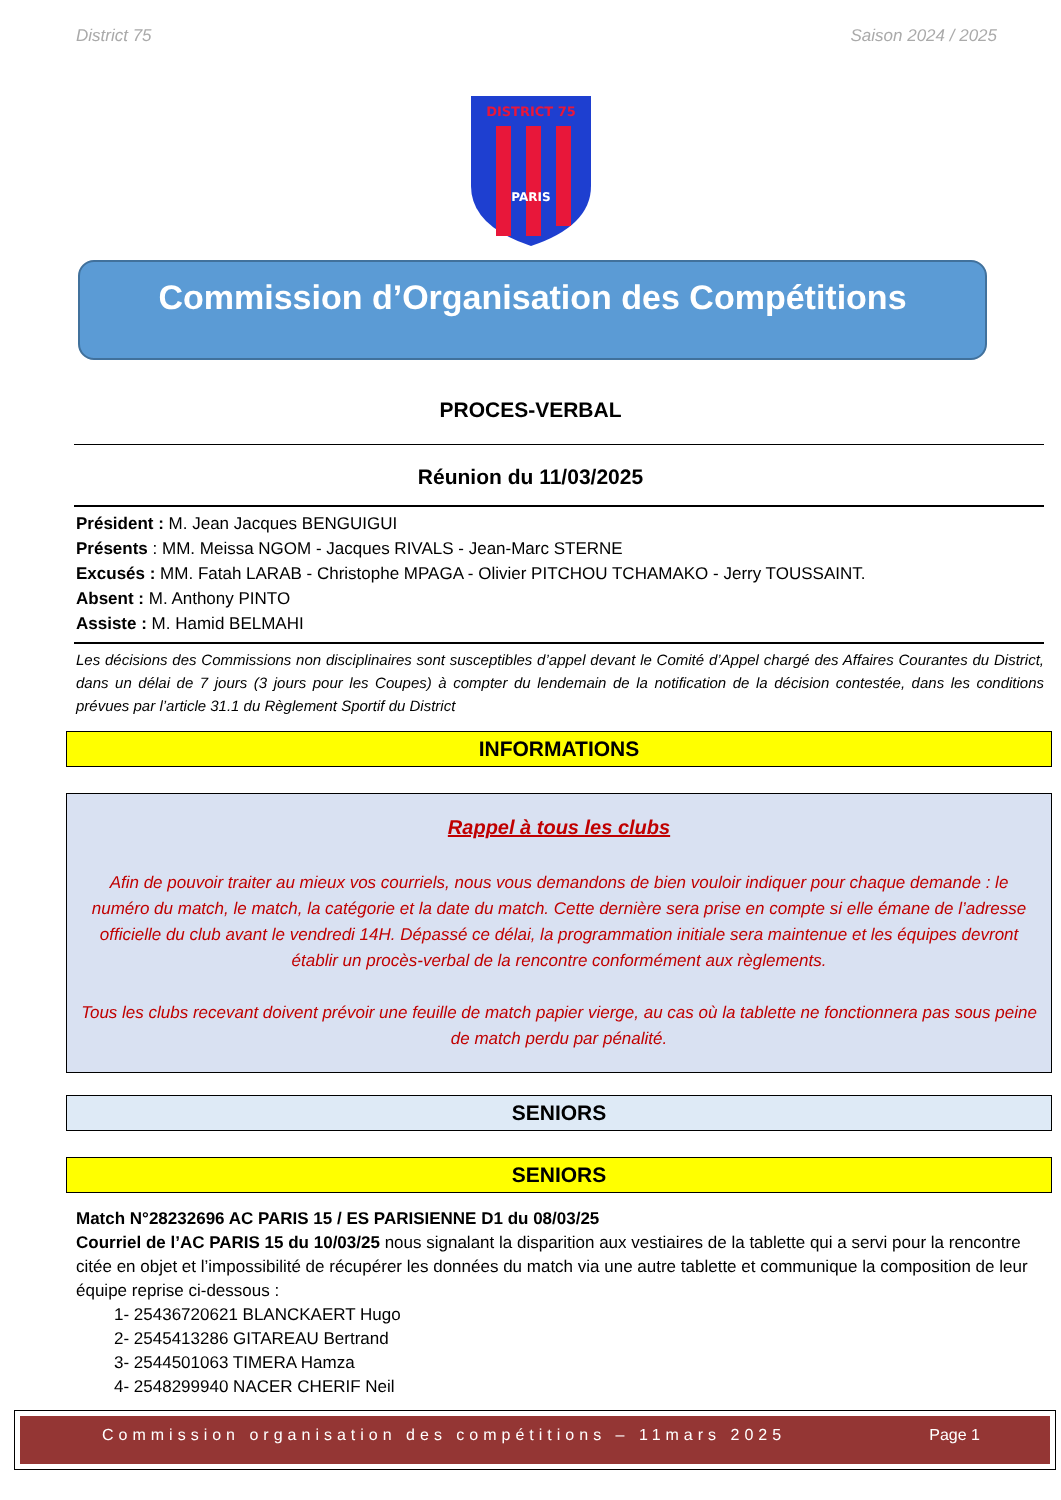District 75 Saison 2024 / 2025
DISTRICT 75
PARIS
Commission d’Organisation des Compétitions
PROCES-VERBAL
Réunion du 11/03/2025
Président : M. Jean Jacques BENGUIGUI
Présents : MM. Meissa NGOM - Jacques RIVALS - Jean-Marc STERNE
Excusés : MM. Fatah LARAB - Christophe MPAGA - Olivier PITCHOU TCHAMAKO - Jerry TOUSSAINT.
Absent : M. Anthony PINTO
Assiste : M. Hamid BELMAHI
Les décisions des Commissions non disciplinaires sont susceptibles d’appel devant le Comité d’Appel chargé des Affaires Courantes du District, dans un délai de 7 jours (3 jours pour les Coupes) à compter du lendemain de la notification de la décision contestée, dans les conditions prévues par l’article 31.1 du Règlement Sportif du District
INFORMATIONS
Rappel à tous les clubs
Afin de pouvoir traiter au mieux vos courriels, nous vous demandons de bien vouloir indiquer pour chaque demande : le numéro du match, le match, la catégorie et la date du match. Cette dernière sera prise en compte si elle émane de l’adresse officielle du club avant le vendredi 14H. Dépassé ce délai, la programmation initiale sera maintenue et les équipes devront établir un procès-verbal de la rencontre conformément aux règlements.
Tous les clubs recevant doivent prévoir une feuille de match papier vierge, au cas où la tablette ne fonctionnera pas sous peine de match perdu par pénalité.
SENIORS
SENIORS
Match N°28232696 AC PARIS 15 / ES PARISIENNE D1 du 08/03/25
Courriel de l’AC PARIS 15 du 10/03/25 nous signalant la disparition aux vestiaires de la tablette qui a servi pour la rencontre citée en objet et l’impossibilité de récupérer les données du match via une autre tablette et communique la composition de leur équipe reprise ci-dessous :
1- 25436720621 BLANCKAERT Hugo
2- 2545413286 GITAREAU Bertrand
3- 2544501063 TIMERA Hamza
4- 2548299940 NACER CHERIF Neil
Commission organisation des compétitions – 11mars 2025 Page 1